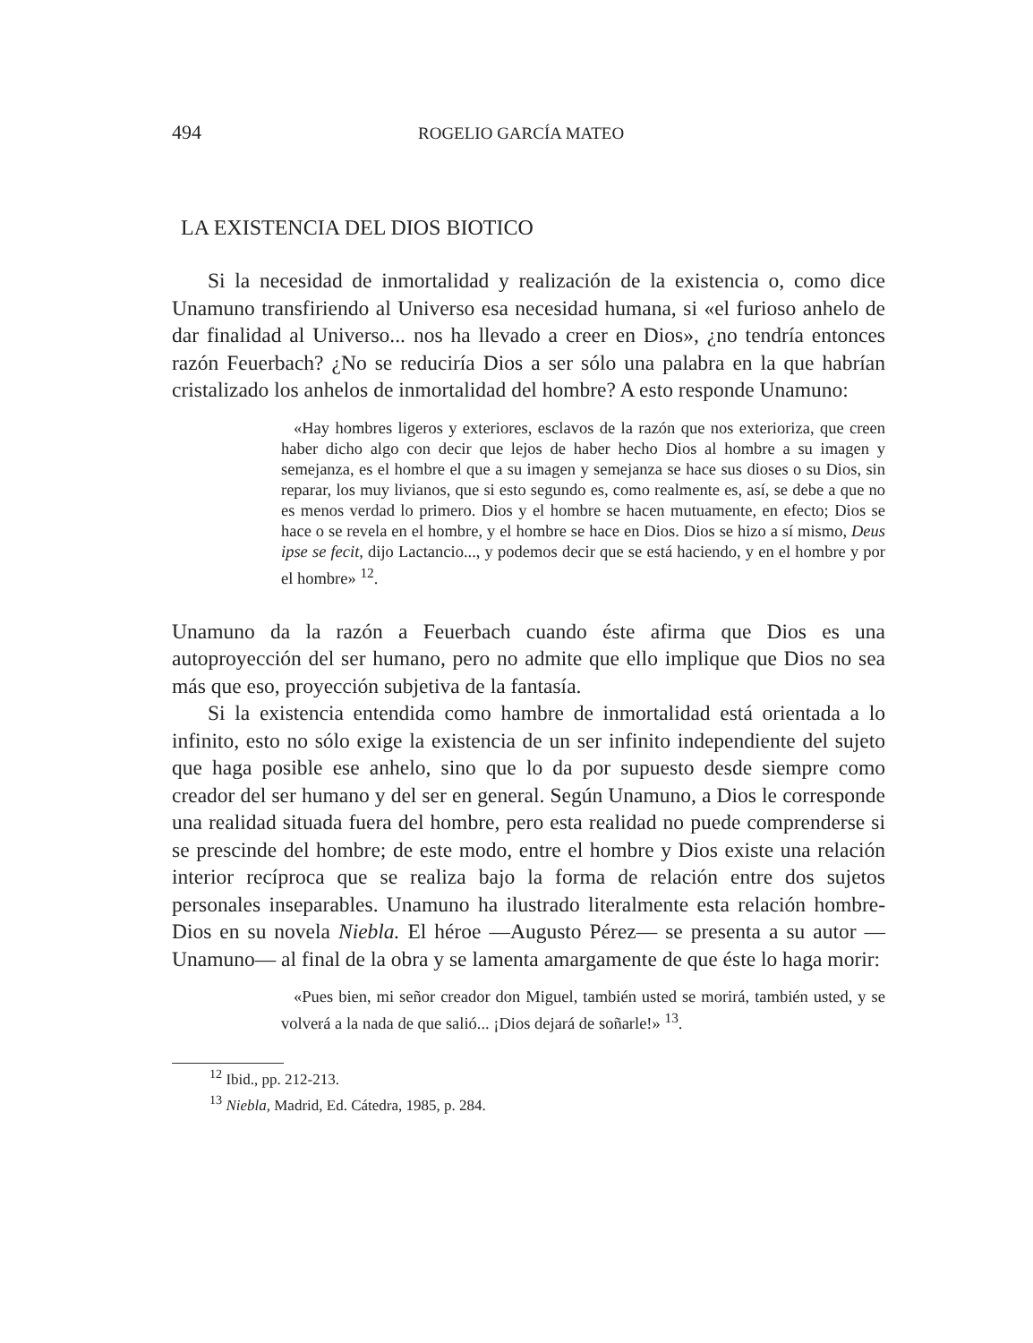494 ROGELIO GARCÍA MATEO
LA EXISTENCIA DEL DIOS BIOTICO
Si la necesidad de inmortalidad y realización de la existencia o, como dice Unamuno transfiriendo al Universo esa necesidad humana, si «el furioso anhelo de dar finalidad al Universo... nos ha llevado a creer en Dios», ¿no tendría entonces razón Feuerbach? ¿No se reduciría Dios a ser sólo una palabra en la que habrían cristalizado los anhelos de inmortalidad del hombre? A esto responde Unamuno:
«Hay hombres ligeros y exteriores, esclavos de la razón que nos exterioriza, que creen haber dicho algo con decir que lejos de haber hecho Dios al hombre a su imagen y semejanza, es el hombre el que a su imagen y semejanza se hace sus dioses o su Dios, sin reparar, los muy livianos, que si esto segundo es, como realmente es, así, se debe a que no es menos verdad lo primero. Dios y el hombre se hacen mutuamente, en efecto; Dios se hace o se revela en el hombre, y el hombre se hace en Dios. Dios se hizo a sí mismo, Deus ipse se fecit, dijo Lactancio..., y podemos decir que se está haciendo, y en el hombre y por el hombre» <sup>12</sup>.
Unamuno da la razón a Feuerbach cuando éste afirma que Dios es una autoproyección del ser humano, pero no admite que ello implique que Dios no sea más que eso, proyección subjetiva de la fantasía.
Si la existencia entendida como hambre de inmortalidad está orientada a lo infinito, esto no sólo exige la existencia de un ser infinito independiente del sujeto que haga posible ese anhelo, sino que lo da por supuesto desde siempre como creador del ser humano y del ser en general. Según Unamuno, a Dios le corresponde una realidad situada fuera del hombre, pero esta realidad no puede comprenderse si se prescinde del hombre; de este modo, entre el hombre y Dios existe una relación interior recíproca que se realiza bajo la forma de relación entre dos sujetos personales inseparables. Unamuno ha ilustrado literalmente esta relación hombre-Dios en su novela Niebla. El héroe —Augusto Pérez— se presenta a su autor —Unamuno— al final de la obra y se lamenta amargamente de que éste lo haga morir:
«Pues bien, mi señor creador don Miguel, también usted se morirá, también usted, y se volverá a la nada de que salió... ¡Dios dejará de soñarle!» <sup>13</sup>.
<sup>12</sup> Ibid., pp. 212-213.
<sup>13</sup> Niebla, Madrid, Ed. Cátedra, 1985, p. 284.